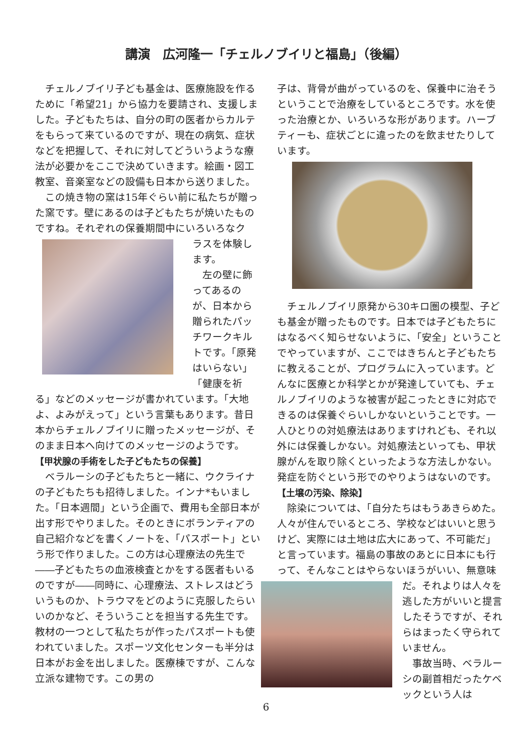講演　広河隆一「チェルノブイリと福島」（後編）
　チェルノブイリ子ども基金は、医療施設を作るために「希望21」から協力を要請され、支援しました。子どもたちは、自分の町の医者からカルテをもらって来ているのですが、現在の病気、症状などを把握して、それに対してどういうような療法が必要かをここで決めていきます。絵画・図工教室、音楽室などの設備も日本から送りました。
　この焼き物の窯は15年ぐらい前に私たちが贈った窯です。壁にあるのは子どもたちが焼いたものですね。それぞれの保養期間中にいろいろなク
ラスを体験します。
　左の壁に飾ってあるのが、日本から贈られたパッチワークキルトです。「原発はいらない」「健康を祈る」などのメッセージが書かれています。「大地よ、よみがえって」という言葉もあります。昔日本からチェルノブイリに贈ったメッセージが、そのまま日本へ向けてのメッセージのようです。
【甲状腺の手術をした子どもたちの保養】
　ベラルーシの子どもたちと一緒に、ウクライナの子どもたちも招待しました。インナ*もいました。「日本週間」という企画で、費用も全部日本が出す形でやりました。そのときにボランティアの自己紹介などを書くノートを、「パスポート」という形で作りました。この方は心理療法の先生で――子どもたちの血液検査とかをする医者もいるのですが――同時に、心理療法、ストレスはどういうものか、トラウマをどのように克服したらいいのかなど、そういうことを担当する先生です。教材の一つとして私たちが作ったパスポートも使われていました。スポーツ文化センターも半分は日本がお金を出しました。医療棟ですが、こんな立派な建物です。この男の
子は、背骨が曲がっているのを、保養中に治そうということで治療をしているところです。水を使った治療とか、いろいろな形があります。ハーブティーも、症状ごとに違ったのを飲ませたりしています。
　チェルノブイリ原発から30キロ圏の模型、子ども基金が贈ったものです。日本では子どもたちにはなるべく知らせないように、「安全」ということでやっていますが、ここではきちんと子どもたちに教えることが、プログラムに入っています。どんなに医療とか科学とかが発達していても、チェルノブイリのような被害が起こったときに対応できるのは保養ぐらいしかないということです。一人ひとりの対処療法はありますけれども、それ以外には保養しかない。対処療法といっても、甲状腺がんを取り除くといったような方法しかない。発症を防ぐという形でのやりようはないのです。
【土壌の汚染、除染】
　除染については、「自分たちはもうあきらめた。人々が住んでいるところ、学校などはいいと思うけど、実際には土地は広大にあって、不可能だ」と言っています。福島の事故のあとに日本にも行って、そんなことはやらないほうがいい、無意味
だ。それよりは人々を逃した方がいいと提言したそうですが、それらはまったく守られていません。
　事故当時、ベラルーシの副首相だったケベックという人は
6